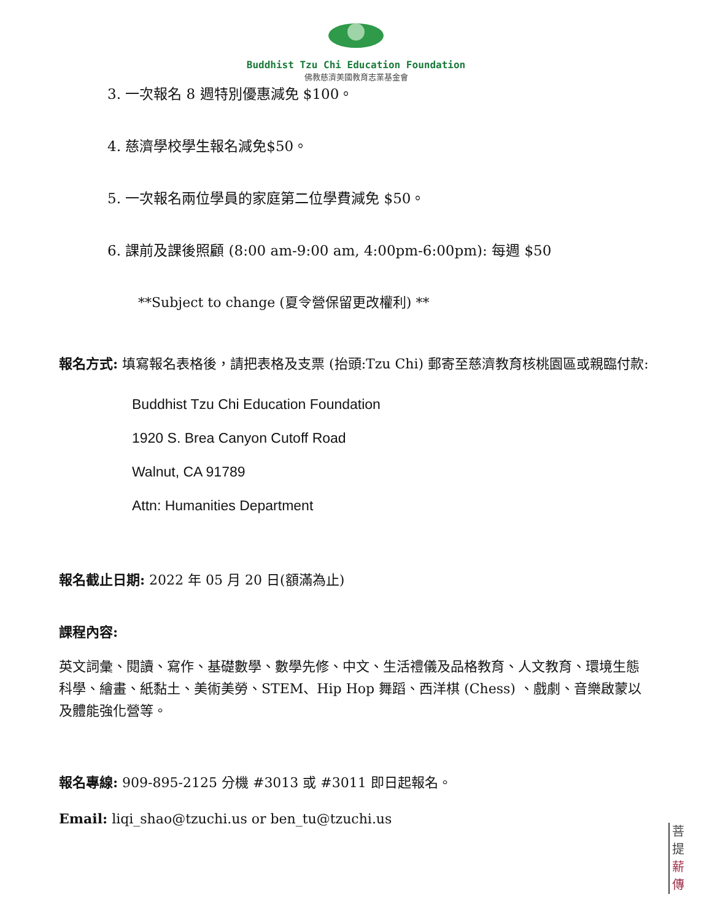Buddhist Tzu Chi Education Foundation
佛教慈濟美國教育志業基金會
3. 一次報名 8 週特別優惠減免 $100。
4. 慈濟學校學生報名減免$50。
5. 一次報名兩位學員的家庭第二位學費減免 $50。
6. 課前及課後照顧 (8:00 am-9:00 am, 4:00pm-6:00pm): 每週 $50
**Subject to change (夏令營保留更改權利) **
報名方式: 填寫報名表格後，請把表格及支票 (抬頭:Tzu Chi) 郵寄至慈濟教育核桃園區或親臨付款:
Buddhist Tzu Chi Education Foundation
1920 S. Brea Canyon Cutoff Road
Walnut, CA 91789
Attn: Humanities Department
報名截止日期: 2022 年 05 月 20 日(額滿為止)
課程內容:
英文詞彙、閱讀、寫作、基礎數學、數學先修、中文、生活禮儀及品格教育、人文教育、環境生態科學、繪畫、紙黏土、美術美勞、STEM、Hip Hop 舞蹈、西洋棋 (Chess) 、戲劇、音樂啟蒙以及體能強化營等。
報名專線: 909-895-2125 分機 #3013 或 #3011 即日起報名。
Email: liqi_shao@tzuchi.us or ben_tu@tzuchi.us
菩
提
薪
傳